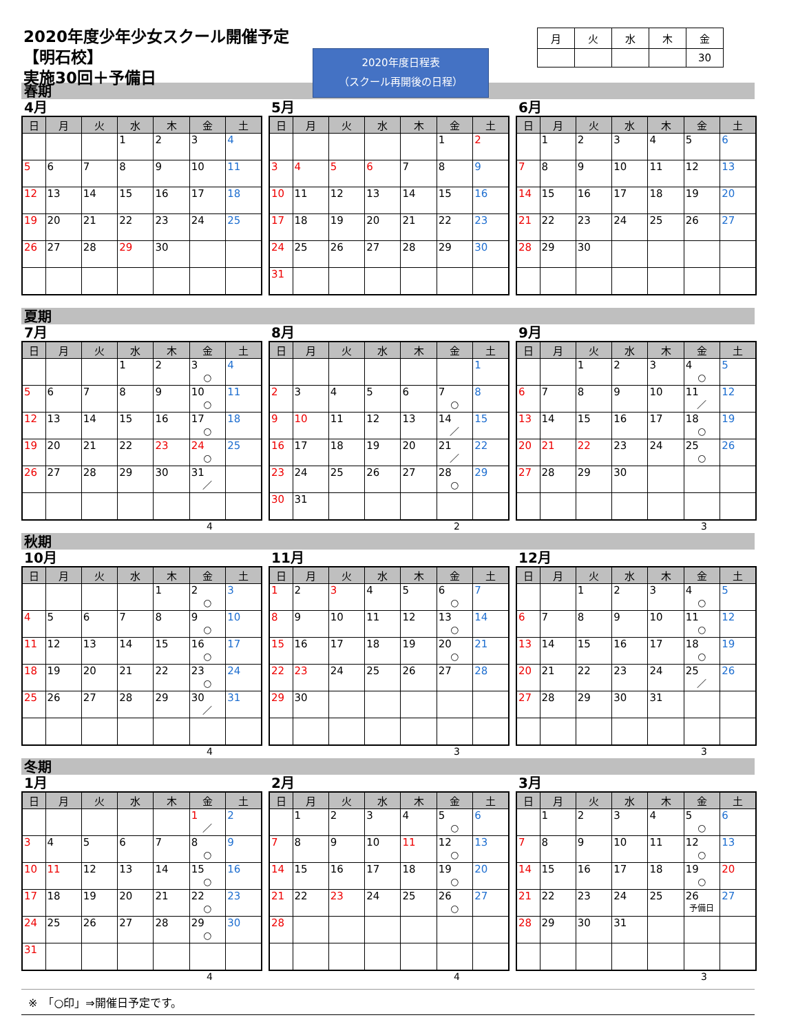2020年度少年少女スクール開催予定【明石校】
実施30回＋予備日
2020年度日程表
（スクール再開後の日程）
| 月 | 火 | 水 | 木 | 金 |
| | | | | 30 |
春期
4月
| 日 | 月 | 火 | 水 | 木 | 金 | 土 |
| --- | --- | --- | --- | --- | --- | --- |
| | | | 1 | 2 | 3 | 4 |
| 5 | 6 | 7 | 8 | 9 | 10 | 11 |
| 12 | 13 | 14 | 15 | 16 | 17 | 18 |
| 19 | 20 | 21 | 22 | 23 | 24 | 25 |
| 26 | 27 | 28 | 29 | 30 | | |
5月
| 日 | 月 | 火 | 水 | 木 | 金 | 土 |
| --- | --- | --- | --- | --- | --- | --- |
| | | | | | 1 | 2 |
| 3 | 4 | 5 | 6 | 7 | 8 | 9 |
| 10 | 11 | 12 | 13 | 14 | 15 | 16 |
| 17 | 18 | 19 | 20 | 21 | 22 | 23 |
| 24 | 25 | 26 | 27 | 28 | 29 | 30 |
| 31 | | | | | | |
6月
| 日 | 月 | 火 | 水 | 木 | 金 | 土 |
| --- | --- | --- | --- | --- | --- | --- |
| | 1 | 2 | 3 | 4 | 5 | 6 |
| 7 | 8 | 9 | 10 | 11 | 12 | 13 |
| 14 | 15 | 16 | 17 | 18 | 19 | 20 |
| 21 | 22 | 23 | 24 | 25 | 26 | 27 |
| 28 | 29 | 30 | | | | |
夏期
7月
| 日 | 月 | 火 | 水 | 木 | 金 | 土 |
| --- | --- | --- | --- | --- | --- | --- |
| | | | 1 | 2 | 3 ○ | 4 |
| 5 | 6 | 7 | 8 | 9 | 10 ○ | 11 |
| 12 | 13 | 14 | 15 | 16 | 17 ○ | 18 |
| 19 | 20 | 21 | 22 | 23 | 24 ○ | 25 |
| 26 | 27 | 28 | 29 | 30 | 31 ／ | |
4
8月
| 日 | 月 | 火 | 水 | 木 | 金 | 土 |
| --- | --- | --- | --- | --- | --- | --- |
| | | | | | | 1 |
| 2 | 3 | 4 | 5 | 6 | 7 ○ | 8 |
| 9 | 10 | 11 | 12 | 13 | 14 ／ | 15 |
| 16 | 17 | 18 | 19 | 20 | 21 ／ | 22 |
| 23 | 24 | 25 | 26 | 27 | 28 ○ | 29 |
| 30 | 31 | | | | | |
2
9月
| 日 | 月 | 火 | 水 | 木 | 金 | 土 |
| --- | --- | --- | --- | --- | --- | --- |
| | | 1 | 2 | 3 | 4 ○ | 5 |
| 6 | 7 | 8 | 9 | 10 | 11 ／ | 12 |
| 13 | 14 | 15 | 16 | 17 | 18 ○ | 19 |
| 20 | 21 | 22 | 23 | 24 | 25 ○ | 26 |
| 27 | 28 | 29 | 30 | | | |
3
秋期
10月
| 日 | 月 | 火 | 水 | 木 | 金 | 土 |
| --- | --- | --- | --- | --- | --- | --- |
| | | | | 1 | 2 ○ | 3 |
| 4 | 5 | 6 | 7 | 8 | 9 ○ | 10 |
| 11 | 12 | 13 | 14 | 15 | 16 ○ | 17 |
| 18 | 19 | 20 | 21 | 22 | 23 ○ | 24 |
| 25 | 26 | 27 | 28 | 29 | 30 ／ | 31 |
4
11月
| 日 | 月 | 火 | 水 | 木 | 金 | 土 |
| --- | --- | --- | --- | --- | --- | --- |
| 1 | 2 | 3 | 4 | 5 | 6 ○ | 7 |
| 8 | 9 | 10 | 11 | 12 | 13 ○ | 14 |
| 15 | 16 | 17 | 18 | 19 | 20 ○ | 21 |
| 22 | 23 | 24 | 25 | 26 | 27 | 28 |
| 29 | 30 | | | | | |
3
12月
| 日 | 月 | 火 | 水 | 木 | 金 | 土 |
| --- | --- | --- | --- | --- | --- | --- |
| | | 1 | 2 | 3 | 4 ○ | 5 |
| 6 | 7 | 8 | 9 | 10 | 11 ○ | 12 |
| 13 | 14 | 15 | 16 | 17 | 18 ○ | 19 |
| 20 | 21 | 22 | 23 | 24 | 25 ／ | 26 |
| 27 | 28 | 29 | 30 | 31 | | |
3
冬期
1月
| 日 | 月 | 火 | 水 | 木 | 金 | 土 |
| --- | --- | --- | --- | --- | --- | --- |
| | | | | | 1 ／ | 2 |
| 3 | 4 | 5 | 6 | 7 | 8 ○ | 9 |
| 10 | 11 | 12 | 13 | 14 | 15 ○ | 16 |
| 17 | 18 | 19 | 20 | 21 | 22 ○ | 23 |
| 24 | 25 | 26 | 27 | 28 | 29 ○ | 30 |
| 31 | | | | | | |
4
2月
| 日 | 月 | 火 | 水 | 木 | 金 | 土 |
| --- | --- | --- | --- | --- | --- | --- |
| | 1 | 2 | 3 | 4 | 5 ○ | 6 |
| 7 | 8 | 9 | 10 | 11 | 12 ○ | 13 |
| 14 | 15 | 16 | 17 | 18 | 19 ○ | 20 |
| 21 | 22 | 23 | 24 | 25 | 26 ○ | 27 |
| 28 | | | | | | |
4
3月
| 日 | 月 | 火 | 水 | 木 | 金 | 土 |
| --- | --- | --- | --- | --- | --- | --- |
| | 1 | 2 | 3 | 4 | 5 ○ | 6 |
| 7 | 8 | 9 | 10 | 11 | 12 ○ | 13 |
| 14 | 15 | 16 | 17 | 18 | 19 ○ | 20 |
| 21 | 22 | 23 | 24 | 25 | 26 予備日 | 27 |
| 28 | 29 | 30 | 31 | | | |
3
※　「○印」⇒開催日予定です。